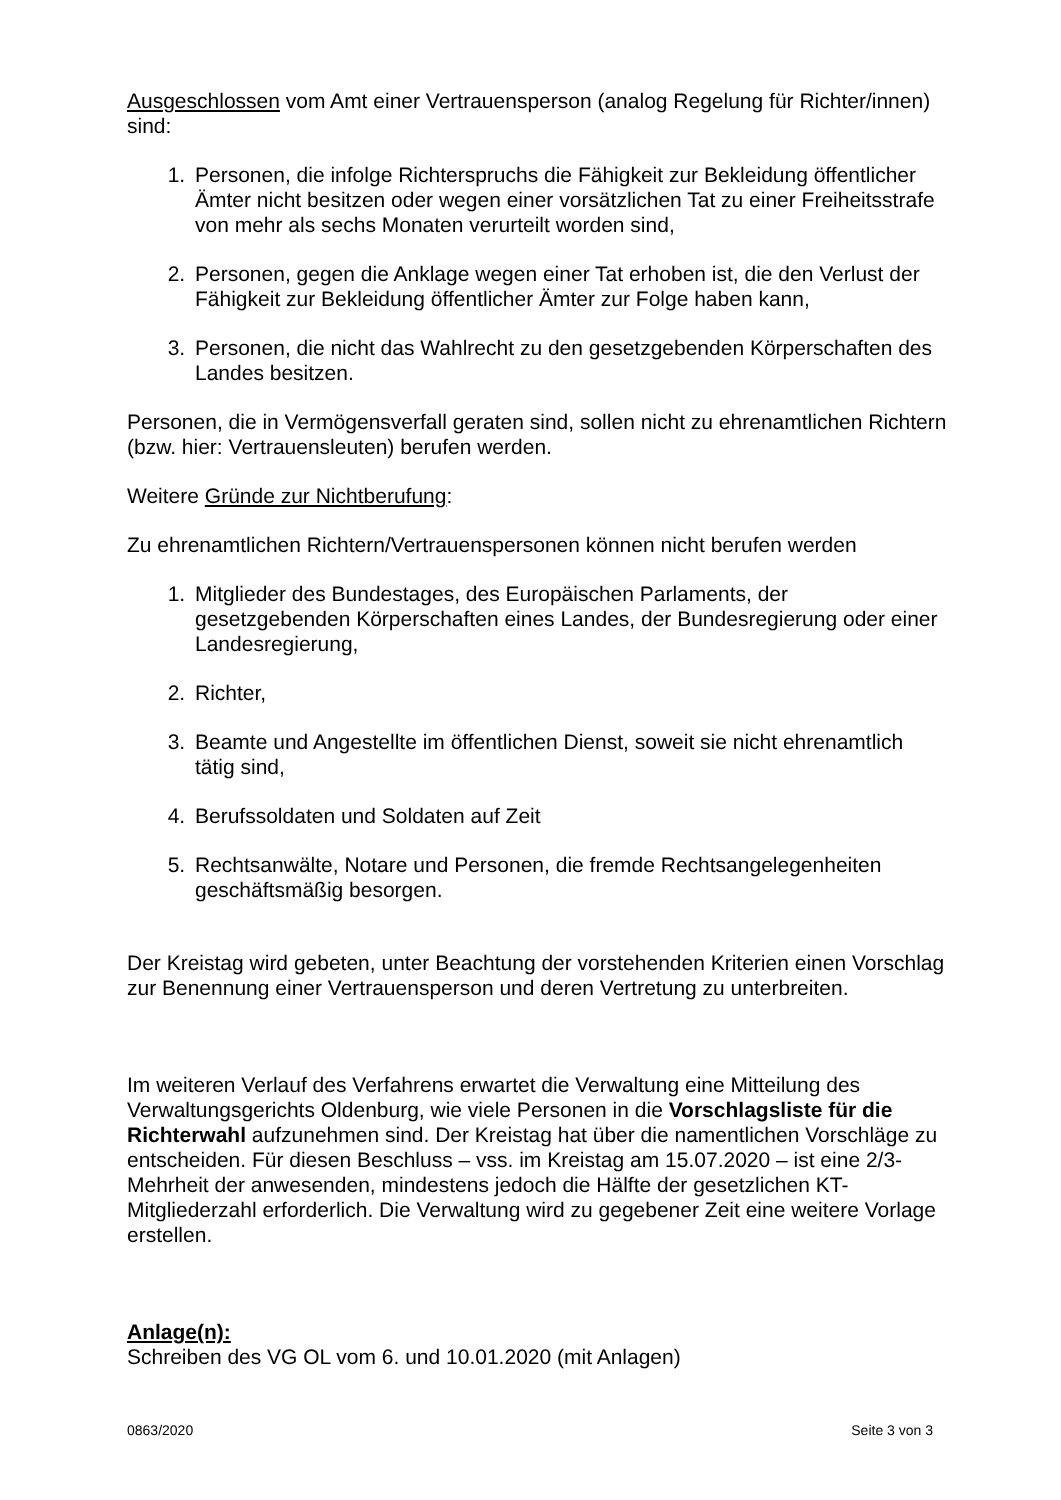Ausgeschlossen vom Amt einer Vertrauensperson (analog Regelung für Richter/innen) sind:
1. Personen, die infolge Richterspruchs die Fähigkeit zur Bekleidung öffentlicher Ämter nicht besitzen oder wegen einer vorsätzlichen Tat zu einer Freiheitsstrafe von mehr als sechs Monaten verurteilt worden sind,
2. Personen, gegen die Anklage wegen einer Tat erhoben ist, die den Verlust der Fähigkeit zur Bekleidung öffentlicher Ämter zur Folge haben kann,
3. Personen, die nicht das Wahlrecht zu den gesetzgebenden Körperschaften des Landes besitzen.
Personen, die in Vermögensverfall geraten sind, sollen nicht zu ehrenamtlichen Richtern (bzw. hier: Vertrauensleuten) berufen werden.
Weitere Gründe zur Nichtberufung:
Zu ehrenamtlichen Richtern/Vertrauenspersonen können nicht berufen werden
1. Mitglieder des Bundestages, des Europäischen Parlaments, der gesetzgebenden Körperschaften eines Landes, der Bundesregierung oder einer Landesregierung,
2. Richter,
3. Beamte und Angestellte im öffentlichen Dienst, soweit sie nicht ehrenamtlich tätig sind,
4. Berufssoldaten und Soldaten auf Zeit
5. Rechtsanwälte, Notare und Personen, die fremde Rechtsangelegenheiten geschäftsmäßig besorgen.
Der Kreistag wird gebeten, unter Beachtung der vorstehenden Kriterien einen Vorschlag zur Benennung einer Vertrauensperson und deren Vertretung zu unterbreiten.
Im weiteren Verlauf des Verfahrens erwartet die Verwaltung eine Mitteilung des Verwaltungsgerichts Oldenburg, wie viele Personen in die Vorschlagsliste für die Richterwahl aufzunehmen sind. Der Kreistag hat über die namentlichen Vorschläge zu entscheiden. Für diesen Beschluss – vss. im Kreistag am 15.07.2020 – ist eine 2/3-Mehrheit der anwesenden, mindestens jedoch die Hälfte der gesetzlichen KT-Mitgliederzahl erforderlich. Die Verwaltung wird zu gegebener Zeit eine weitere Vorlage erstellen.
Anlage(n):
Schreiben des VG OL vom 6. und 10.01.2020 (mit Anlagen)
0863/2020 Seite 3 von 3